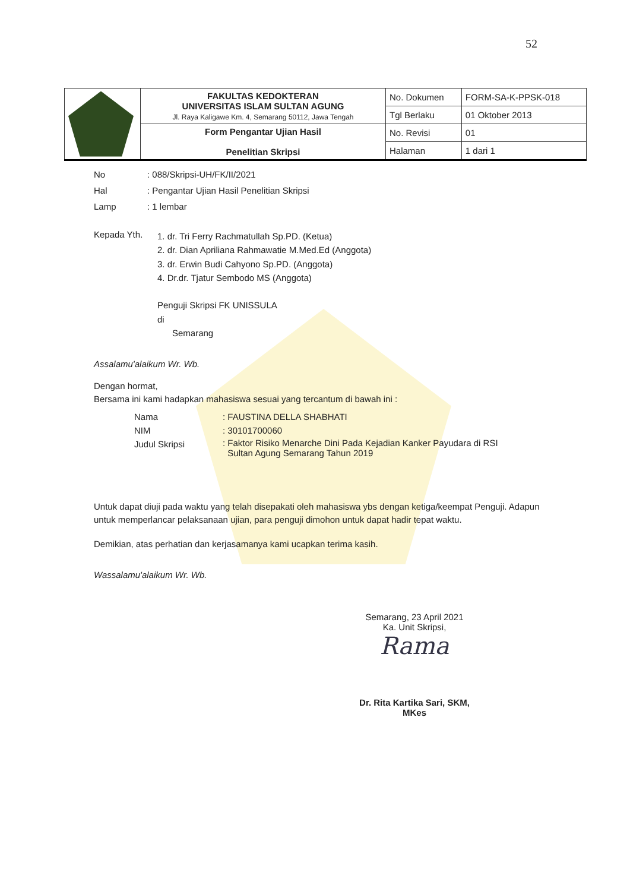52
| | FAKULTAS KEDOKTERAN UNIVERSITAS ISLAM SULTAN AGUNG Jl. Raya Kaligawe Km. 4, Semarang 50112, Jawa Tengah | No. Dokumen | FORM-SA-K-PPSK-018 |
| | | Tgl Berlaku | 01 Oktober 2013 |
| | Form Pengantar Ujian Hasil Penelitian Skripsi | No. Revisi | 01 |
| | | Halaman | 1 dari 1 |
No: 088/Skripsi-UH/FK/II/2021
Hal: Pengantar Ujian Hasil Penelitian Skripsi
Lamp: 1 lembar
Kepada Yth.
1. dr. Tri Ferry Rachmatullah Sp.PD. (Ketua)
2. dr. Dian Apriliana Rahmawatie M.Med.Ed (Anggota)
3. dr. Erwin Budi Cahyono Sp.PD. (Anggota)
4. Dr.dr. Tjatur Sembodo MS (Anggota)
Penguji Skripsi FK UNISSULA
di
Semarang
Assalamu'alaikum Wr. Wb.
Dengan hormat,
Bersama ini kami hadapkan mahasiswa sesuai yang tercantum di bawah ini :
| Nama | : FAUSTINA DELLA SHABHATI |
| NIM | : 30101700060 |
| Judul Skripsi | : Faktor Risiko Menarche Dini Pada Kejadian Kanker Payudara di RSI Sultan Agung Semarang Tahun 2019 |
Untuk dapat diuji pada waktu yang telah disepakati oleh mahasiswa ybs dengan ketiga/keempat Penguji. Adapun untuk memperlancar pelaksanaan ujian, para penguji dimohon untuk dapat hadir tepat waktu.
Demikian, atas perhatian dan kerjasamanya kami ucapkan terima kasih.
Wassalamu'alaikum Wr. Wb.
Semarang, 23 April 2021
Ka. Unit Skripsi,
Rama
Dr. Rita Kartika Sari, SKM, MKes